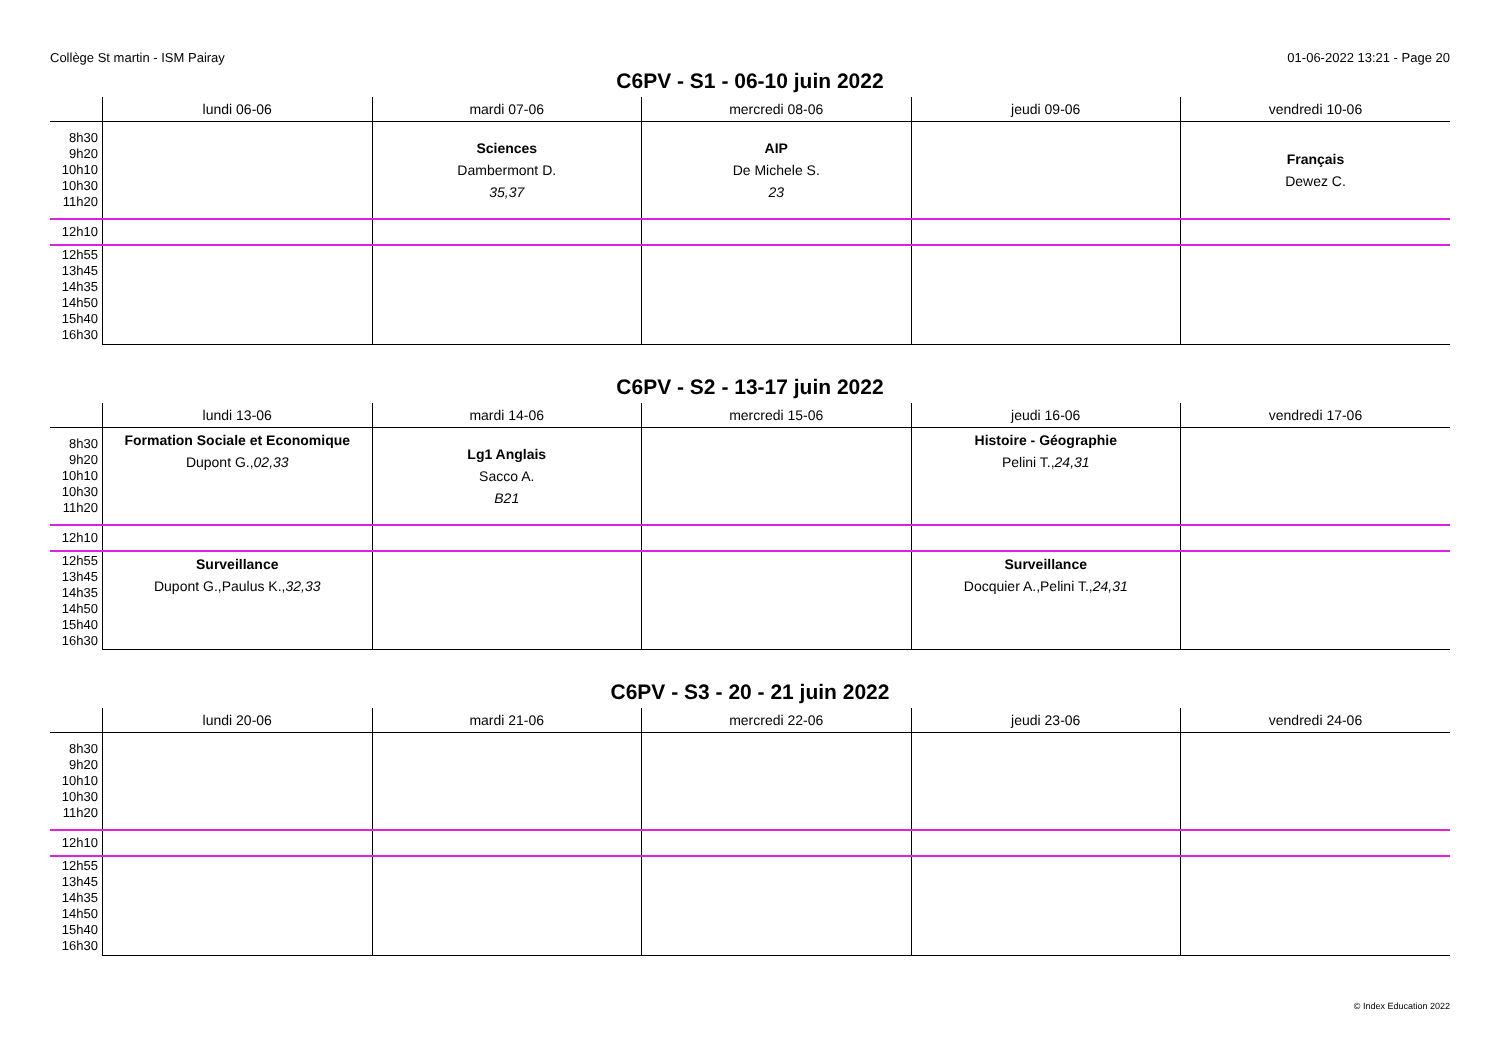Collège St martin - ISM Pairay 01-06-2022 13:21 - Page 20
C6PV - S1 - 06-10 juin 2022
| | lundi 06-06 | mardi 07-06 | mercredi 08-06 | jeudi 09-06 | vendredi 10-06 |
| --- | --- | --- | --- | --- | --- |
| 8h30 9h20 10h10 10h30 11h20 | | Sciences Dambermont D. 35,37 | AIP De Michele S. 23 | | Français Dewez C. |
| 12h10 | | | | | |
| 12h55 13h45 14h35 14h50 15h40 16h30 | | | | | |
C6PV - S2 - 13-17 juin 2022
| | lundi 13-06 | mardi 14-06 | mercredi 15-06 | jeudi 16-06 | vendredi 17-06 |
| --- | --- | --- | --- | --- | --- |
| 8h30 9h20 10h10 10h30 11h20 | Formation Sociale et Economique Dupont G., 02,33 | Lg1 Anglais Sacco A. B21 | | Histoire - Géographie Pelini T., 24,31 | |
| 12h10 | | | | | |
| 12h55 13h45 14h35 14h50 15h40 16h30 | Surveillance Dupont G.,Paulus K., 32,33 | | | Surveillance Docquier A.,Pelini T., 24,31 | |
C6PV - S3 - 20 - 21 juin 2022
| | lundi 20-06 | mardi 21-06 | mercredi 22-06 | jeudi 23-06 | vendredi 24-06 |
| --- | --- | --- | --- | --- | --- |
| 8h30 9h20 10h10 10h30 11h20 | | | | | |
| 12h10 | | | | | |
| 12h55 13h45 14h35 14h50 15h40 16h30 | | | | | |
© Index Education 2022